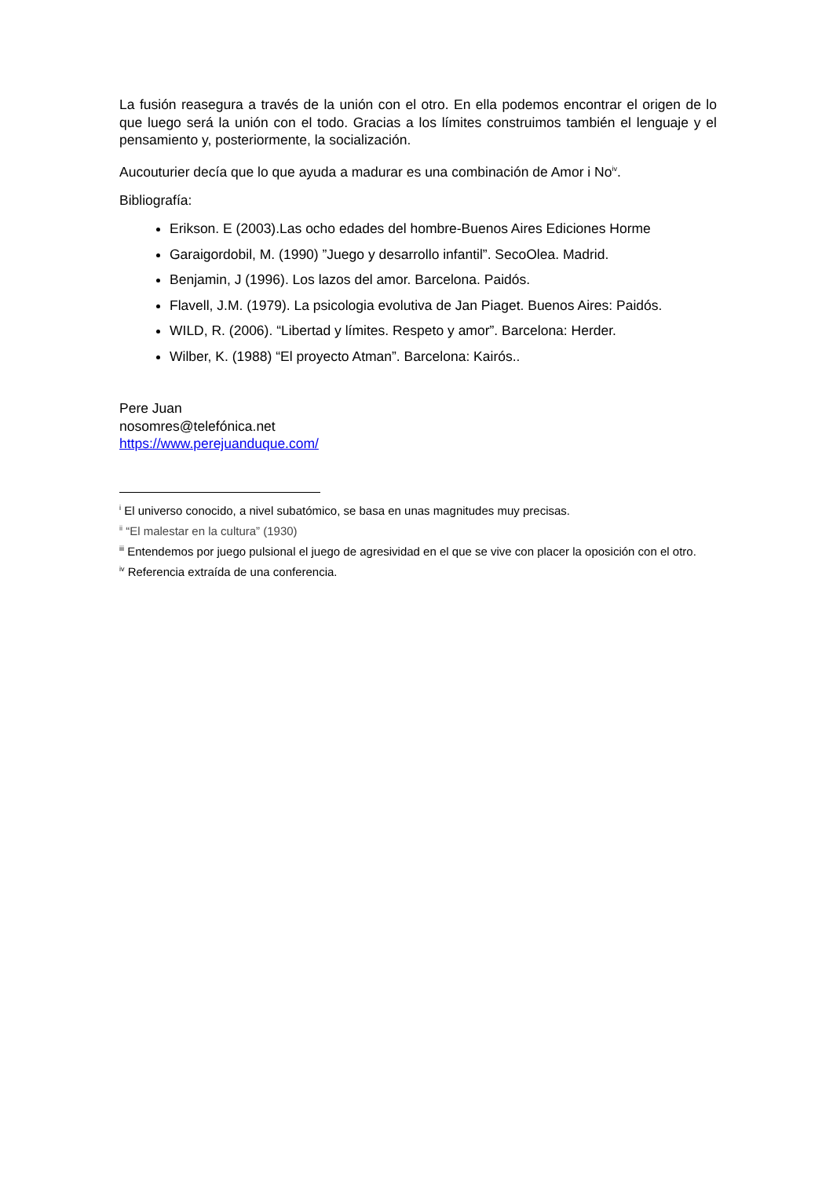La fusión reasegura a través de la unión con el otro. En ella podemos encontrar el origen de lo que luego será la unión con el todo. Gracias a los límites construimos también el lenguaje y el pensamiento y, posteriormente, la socialización.
Aucouturier decía que lo que ayuda a madurar es una combinación de Amor i No<sup>iv</sup>.
Bibliografía:
Erikson. E (2003).Las ocho edades del hombre-Buenos Aires Ediciones Horme
Garaigordobil, M. (1990) ”Juego y desarrollo infantil”. SecoOlea. Madrid.
Benjamin, J (1996). Los lazos del amor. Barcelona. Paidós.
Flavell, J.M. (1979). La psicologia evolutiva de Jan Piaget. Buenos Aires: Paidós.
WILD, R. (2006). “Libertad y límites. Respeto y amor”. Barcelona: Herder.
Wilber, K. (1988) “El proyecto Atman”. Barcelona: Kairós..
Pere Juan
nosomres@telefónica.net
https://www.perejuanduque.com/
<sup>i</sup> El universo conocido, a nivel subatómico, se basa en unas magnitudes muy precisas.
<sup>ii</sup> “El malestar en la cultura” (1930)
<sup>iii</sup> Entendemos por juego pulsional el juego de agresividad en el que se vive con placer la oposición con el otro.
<sup>iv</sup> Referencia extraída de una conferencia.